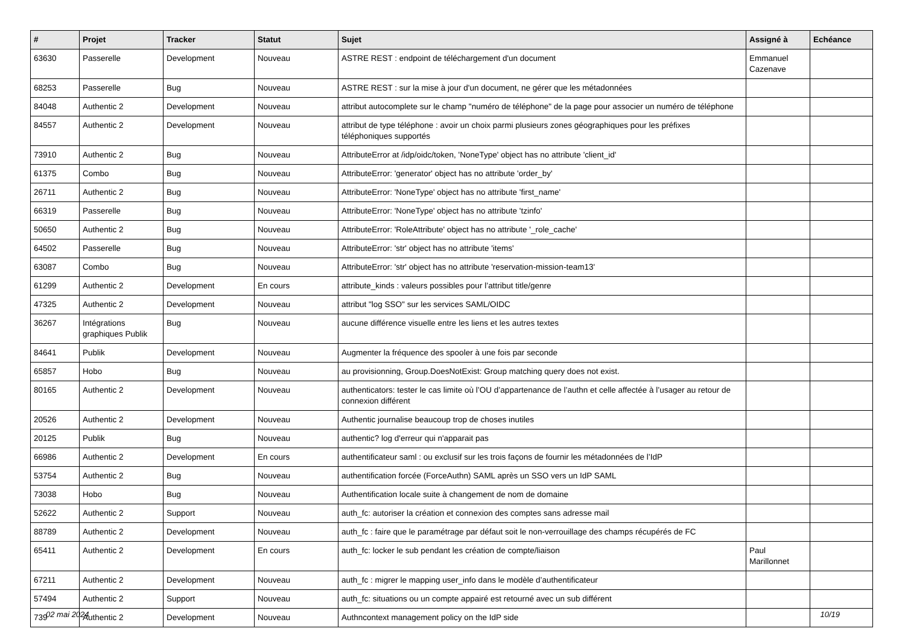| # | Projet | Tracker | Statut | Sujet | Assigné à | Echéance |
| --- | --- | --- | --- | --- | --- | --- |
| 63630 | Passerelle | Development | Nouveau | ASTRE REST : endpoint de téléchargement d'un document | Emmanuel Cazenave | |
| 68253 | Passerelle | Bug | Nouveau | ASTRE REST : sur la mise à jour d'un document, ne gérer que les métadonnées | | |
| 84048 | Authentic 2 | Development | Nouveau | attribut autocomplete sur le champ "numéro de téléphone" de la page pour associer un numéro de téléphone | | |
| 84557 | Authentic 2 | Development | Nouveau | attribut de type téléphone : avoir un choix parmi plusieurs zones géographiques pour les préfixes téléphoniques supportés | | |
| 73910 | Authentic 2 | Bug | Nouveau | AttributeError at /idp/oidc/token, 'NoneType' object has no attribute 'client_id' | | |
| 61375 | Combo | Bug | Nouveau | AttributeError: 'generator' object has no attribute 'order_by' | | |
| 26711 | Authentic 2 | Bug | Nouveau | AttributeError: 'NoneType' object has no attribute 'first_name' | | |
| 66319 | Passerelle | Bug | Nouveau | AttributeError: 'NoneType' object has no attribute 'tzinfo' | | |
| 50650 | Authentic 2 | Bug | Nouveau | AttributeError: 'RoleAttribute' object has no attribute '_role_cache' | | |
| 64502 | Passerelle | Bug | Nouveau | AttributeError: 'str' object has no attribute 'items' | | |
| 63087 | Combo | Bug | Nouveau | AttributeError: 'str' object has no attribute 'reservation-mission-team13' | | |
| 61299 | Authentic 2 | Development | En cours | attribute_kinds : valeurs possibles pour l’attribut title/genre | | |
| 47325 | Authentic 2 | Development | Nouveau | attribut "log SSO" sur les services SAML/OIDC | | |
| 36267 | Intégrations graphiques Publik | Bug | Nouveau | aucune différence visuelle entre les liens et les autres textes | | |
| 84641 | Publik | Development | Nouveau | Augmenter la fréquence des spooler à une fois par seconde | | |
| 65857 | Hobo | Bug | Nouveau | au provisionning, Group.DoesNotExist: Group matching query does not exist. | | |
| 80165 | Authentic 2 | Development | Nouveau | authenticators: tester le cas limite où l’OU d’appartenance de l’authn et celle affectée à l’usager au retour de connexion différent | | |
| 20526 | Authentic 2 | Development | Nouveau | Authentic journalise beaucoup trop de choses inutiles | | |
| 20125 | Publik | Bug | Nouveau | authentic? log d'erreur qui n'apparait pas | | |
| 66986 | Authentic 2 | Development | En cours | authentificateur saml : ou exclusif sur les trois façons de fournir les métadonnées de l’IdP | | |
| 53754 | Authentic 2 | Bug | Nouveau | authentification forcée (ForceAuthn) SAML après un SSO vers un IdP SAML | | |
| 73038 | Hobo | Bug | Nouveau | Authentification locale suite à changement de nom de domaine | | |
| 52622 | Authentic 2 | Support | Nouveau | auth_fc: autoriser la création et connexion des comptes sans adresse mail | | |
| 88789 | Authentic 2 | Development | Nouveau | auth_fc : faire que le paramétrage par défaut soit le non-verrouillage des champs récupérés de FC | | |
| 65411 | Authentic 2 | Development | En cours | auth_fc: locker le sub pendant les création de compte/liaison | Paul Marillonnet | |
| 67211 | Authentic 2 | Development | Nouveau | auth_fc : migrer le mapping user_info dans le modèle d’authentificateur | | |
| 57494 | Authentic 2 | Support | Nouveau | auth_fc: situations ou un compte appairé est retourné avec un sub différent | | |
| 739 | Authentic 2 | Development | Nouveau | Authncontext management policy on the IdP side | | |
02 mai 2024 10/19